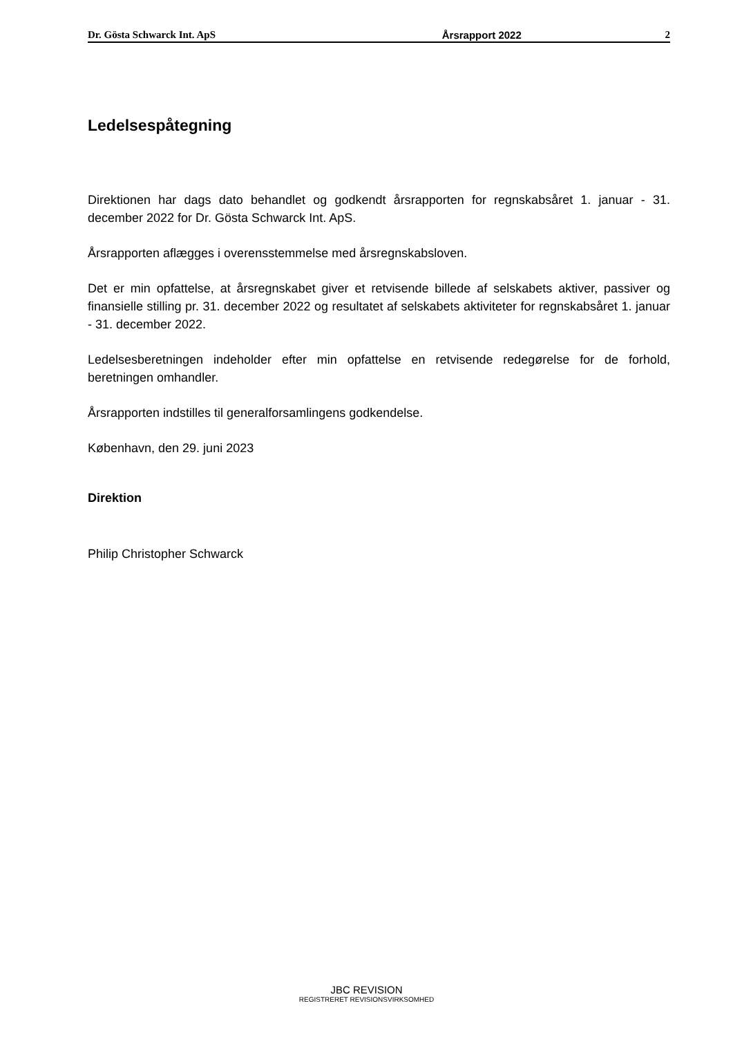Dr. Gösta Schwarck Int. ApS Årsrapport 2022 2
Ledelsespåtegning
Direktionen har dags dato behandlet og godkendt årsrapporten for regnskabsåret 1. januar - 31. december 2022 for Dr. Gösta Schwarck Int. ApS.
Årsrapporten aflægges i overensstemmelse med årsregnskabsloven.
Det er min opfattelse, at årsregnskabet giver et retvisende billede af selskabets aktiver, passiver og finansielle stilling pr. 31. december 2022 og resultatet af selskabets aktiviteter for regnskabsåret 1. januar - 31. december 2022.
Ledelsesberetningen indeholder efter min opfattelse en retvisende redegørelse for de forhold, beretningen omhandler.
Årsrapporten indstilles til generalforsamlingens godkendelse.
København, den 29. juni 2023
Direktion
Philip Christopher Schwarck
JBC REVISION
REGISTRERET REVISIONSVIRKSOMHED